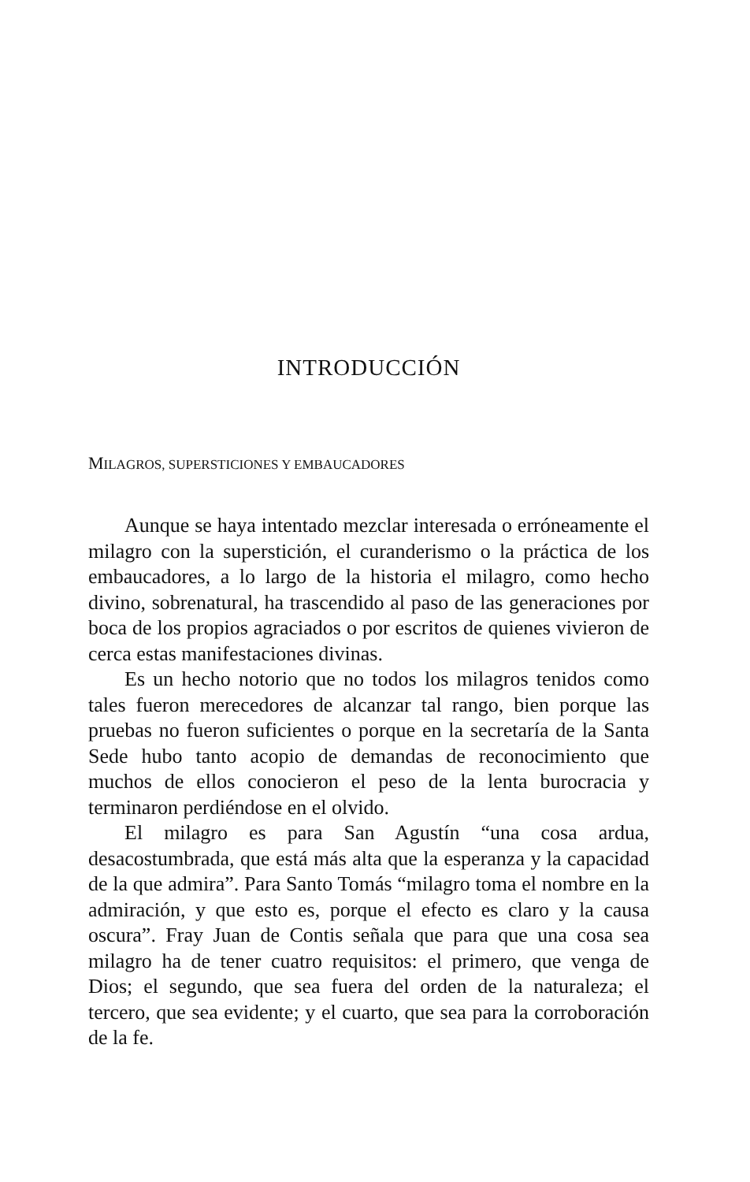INTRODUCCIÓN
MILAGROS, SUPERSTICIONES Y EMBAUCADORES
Aunque se haya intentado mezclar interesada o erróneamente el milagro con la superstición, el curanderismo o la práctica de los embaucadores, a lo largo de la historia el milagro, como hecho divino, sobrenatural, ha trascendido al paso de las generaciones por boca de los propios agraciados o por escritos de quienes vivieron de cerca estas manifestaciones divinas.
Es un hecho notorio que no todos los milagros tenidos como tales fueron merecedores de alcanzar tal rango, bien porque las pruebas no fueron suficientes o porque en la secretaría de la Santa Sede hubo tanto acopio de demandas de reconocimiento que muchos de ellos conocieron el peso de la lenta burocracia y terminaron perdiéndose en el olvido.
El milagro es para San Agustín “una cosa ardua, desacostumbrada, que está más alta que la esperanza y la capacidad de la que admira”. Para Santo Tomás “milagro toma el nombre en la admiración, y que esto es, porque el efecto es claro y la causa oscura”. Fray Juan de Contis señala que para que una cosa sea milagro ha de tener cuatro requisitos: el primero, que venga de Dios; el segundo, que sea fuera del orden de la naturaleza; el tercero, que sea evidente; y el cuarto, que sea para la corroboración de la fe.